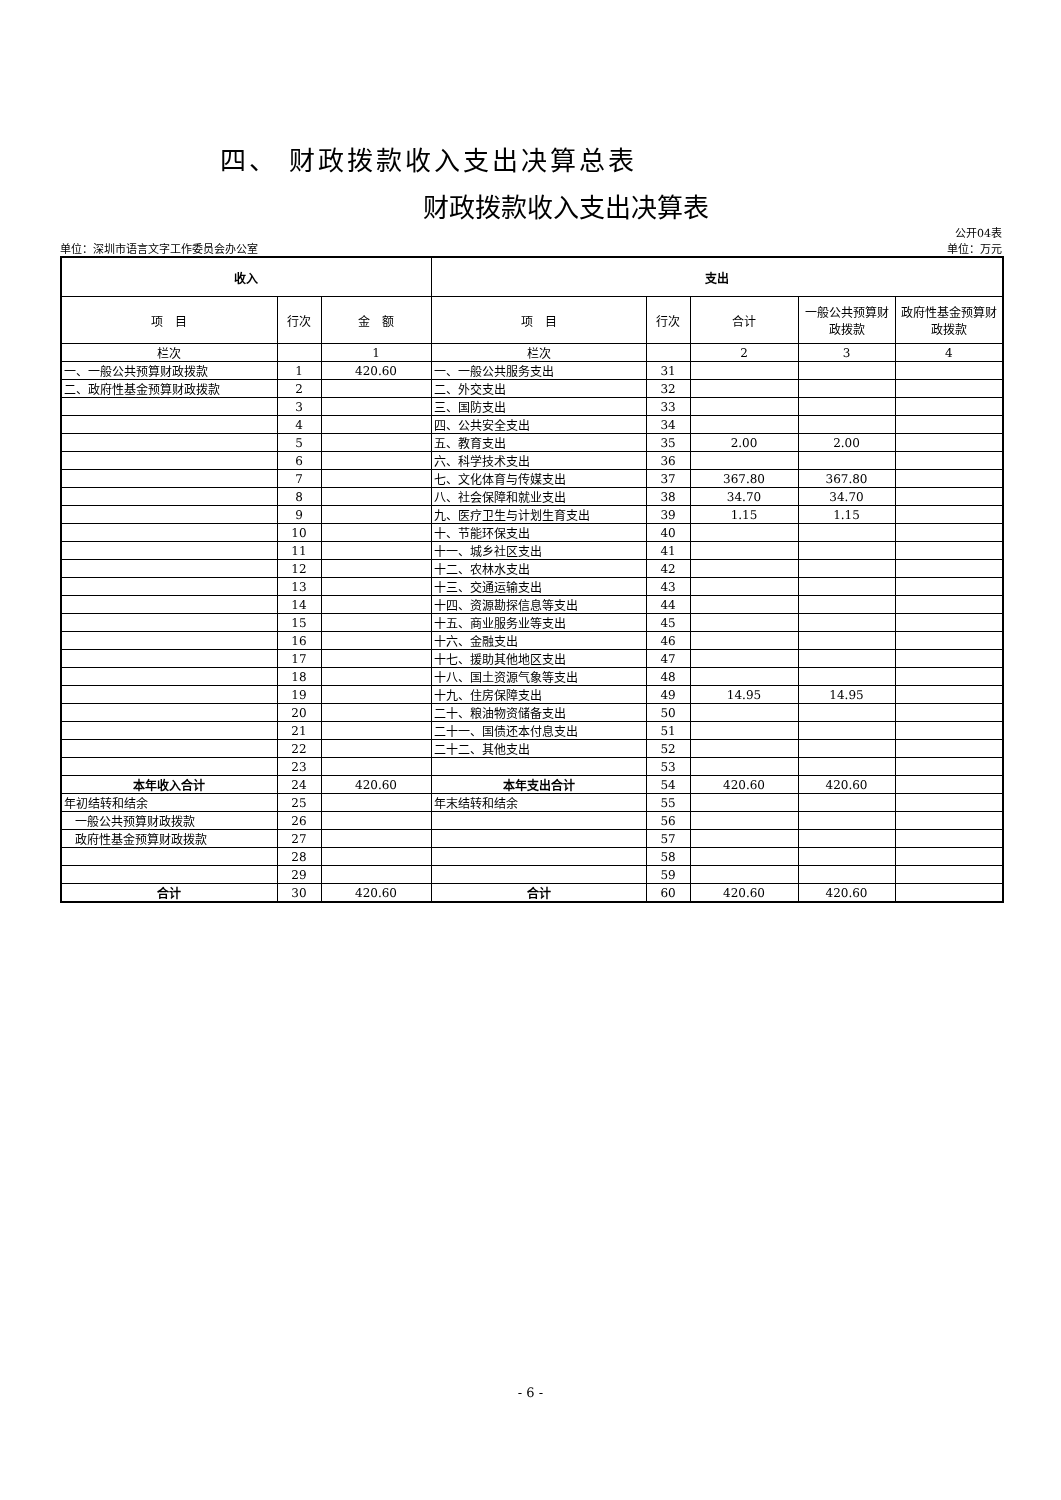四、 财政拨款收入支出决算总表
财政拨款收入支出决算表
单位：深圳市语言文字工作委员会办公室 公开04表
单位：万元
| 收入 | | | 支出 | | | | |
| --- | --- | --- | --- | --- | --- | --- | --- |
| 项 目 | 行次 | 金 额 | 项 目 | 行次 | 合计 | 一般公共预算财政拨款 | 政府性基金预算财政拨款 |
| 栏次 | | 1 | 栏次 | | 2 | 3 | 4 |
| 一、一般公共预算财政拨款 | 1 | 420.60 | 一、一般公共服务支出 | 31 | | | |
| 二、政府性基金预算财政拨款 | 2 | | 二、外交支出 | 32 | | | |
| | 3 | | 三、国防支出 | 33 | | | |
| | 4 | | 四、公共安全支出 | 34 | | | |
| | 5 | | 五、教育支出 | 35 | 2.00 | 2.00 | |
| | 6 | | 六、科学技术支出 | 36 | | | |
| | 7 | | 七、文化体育与传媒支出 | 37 | 367.80 | 367.80 | |
| | 8 | | 八、社会保障和就业支出 | 38 | 34.70 | 34.70 | |
| | 9 | | 九、医疗卫生与计划生育支出 | 39 | 1.15 | 1.15 | |
| | 10 | | 十、节能环保支出 | 40 | | | |
| | 11 | | 十一、城乡社区支出 | 41 | | | |
| | 12 | | 十二、农林水支出 | 42 | | | |
| | 13 | | 十三、交通运输支出 | 43 | | | |
| | 14 | | 十四、资源勘探信息等支出 | 44 | | | |
| | 15 | | 十五、商业服务业等支出 | 45 | | | |
| | 16 | | 十六、金融支出 | 46 | | | |
| | 17 | | 十七、援助其他地区支出 | 47 | | | |
| | 18 | | 十八、国土资源气象等支出 | 48 | | | |
| | 19 | | 十九、住房保障支出 | 49 | 14.95 | 14.95 | |
| | 20 | | 二十、粮油物资储备支出 | 50 | | | |
| | 21 | | 二十一、国债还本付息支出 | 51 | | | |
| | 22 | | 二十二、其他支出 | 52 | | | |
| | 23 | | | 53 | | | |
| 本年收入合计 | 24 | 420.60 | 本年支出合计 | 54 | 420.60 | 420.60 | |
| 年初结转和结余 | 25 | | 年末结转和结余 | 55 | | | |
| 一般公共预算财政拨款 | 26 | | | 56 | | | |
| 政府性基金预算财政拨款 | 27 | | | 57 | | | |
| | 28 | | | 58 | | | |
| | 29 | | | 59 | | | |
| 合计 | 30 | 420.60 | 合计 | 60 | 420.60 | 420.60 | |
- 6 -